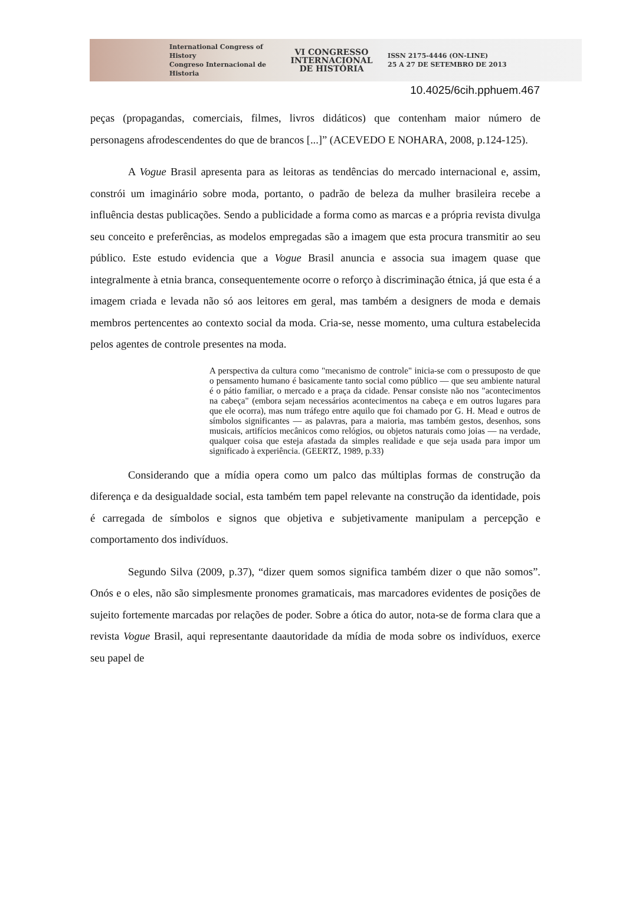International Congress of History
Congreso Internacional de Historia
VI CONGRESSO
INTERNACIONAL
DE HISTÓRIA
ISSN 2175-4446 (ON-LINE)
25 A 27 DE SETEMBRO DE 2013
10.4025/6cih.pphuem.467
peças (propagandas, comerciais, filmes, livros didáticos) que contenham maior número de personagens afrodescendentes do que de brancos [...]” (ACEVEDO E NOHARA, 2008, p.124-125).
A Vogue Brasil apresenta para as leitoras as tendências do mercado internacional e, assim, constrói um imaginário sobre moda, portanto, o padrão de beleza da mulher brasileira recebe a influência destas publicações. Sendo a publicidade a forma como as marcas e a própria revista divulga seu conceito e preferências, as modelos empregadas são a imagem que esta procura transmitir ao seu público. Este estudo evidencia que a Vogue Brasil anuncia e associa sua imagem quase que integralmente à etnia branca, consequentemente ocorre o reforço à discriminação étnica, já que esta é a imagem criada e levada não só aos leitores em geral, mas também a designers de moda e demais membros pertencentes ao contexto social da moda. Cria-se, nesse momento, uma cultura estabelecida pelos agentes de controle presentes na moda.
A perspectiva da cultura como "mecanismo de controle" inicia-se com o pressuposto de que o pensamento humano é basicamente tanto social como público — que seu ambiente natural é o pátio familiar, o mercado e a praça da cidade. Pensar consiste não nos "acontecimentos na cabeça" (embora sejam necessários acontecimentos na cabeça e em outros lugares para que ele ocorra), mas num tráfego entre aquilo que foi chamado por G. H. Mead e outros de símbolos significantes — as palavras, para a maioria, mas também gestos, desenhos, sons musicais, artifícios mecânicos como relógios, ou objetos naturais como joias — na verdade, qualquer coisa que esteja afastada da simples realidade e que seja usada para impor um significado à experiência. (GEERTZ, 1989, p.33)
Considerando que a mídia opera como um palco das múltiplas formas de construção da diferença e da desigualdade social, esta também tem papel relevante na construção da identidade, pois é carregada de símbolos e signos que objetiva e subjetivamente manipulam a percepção e comportamento dos indivíduos.
Segundo Silva (2009, p.37), “dizer quem somos significa também dizer o que não somos”. Onós e o eles, não são simplesmente pronomes gramaticais, mas marcadores evidentes de posições de sujeito fortemente marcadas por relações de poder. Sobre a ótica do autor, nota-se de forma clara que a revista Vogue Brasil, aqui representante daautoridade da mídia de moda sobre os indivíduos, exerce seu papel de